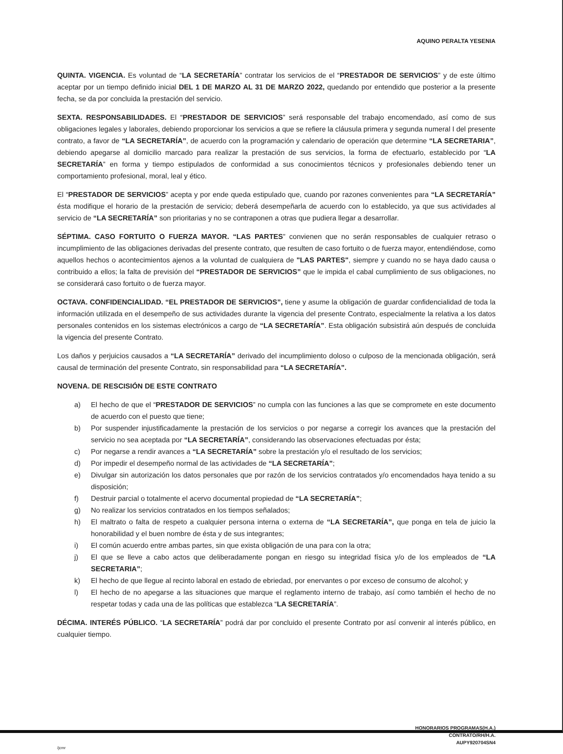AQUINO PERALTA YESENIA
QUINTA. VIGENCIA. Es voluntad de “LA SECRETARÍA” contratar los servicios de el “PRESTADOR DE SERVICIOS” y de este último aceptar por un tiempo definido inicial DEL 1 DE MARZO AL 31 DE MARZO 2022, quedando por entendido que posterior a la presente fecha, se da por concluida la prestación del servicio.
SEXTA. RESPONSABILIDADES. El “PRESTADOR DE SERVICIOS” será responsable del trabajo encomendado, así como de sus obligaciones legales y laborales, debiendo proporcionar los servicios a que se refiere la cláusula primera y segunda numeral I del presente contrato, a favor de “LA SECRETARÍA”, de acuerdo con la programación y calendario de operación que determine “LA SECRETARIA”, debiendo apegarse al domicilio marcado para realizar la prestación de sus servicios, la forma de efectuarlo, establecido por “LA SECRETARÍA” en forma y tiempo estipulados de conformidad a sus conocimientos técnicos y profesionales debiendo tener un comportamiento profesional, moral, leal y ético.
El “PRESTADOR DE SERVICIOS” acepta y por ende queda estipulado que, cuando por razones convenientes para “LA SECRETARÍA” ésta modifique el horario de la prestación de servicio; deberá desempeñarla de acuerdo con lo establecido, ya que sus actividades al servicio de “LA SECRETARÍA” son prioritarias y no se contraponen a otras que pudiera llegar a desarrollar.
SÉPTIMA. CASO FORTUITO O FUERZA MAYOR. “LAS PARTES” convienen que no serán responsables de cualquier retraso o incumplimiento de las obligaciones derivadas del presente contrato, que resulten de caso fortuito o de fuerza mayor, entendiéndose, como aquellos hechos o acontecimientos ajenos a la voluntad de cualquiera de "LAS PARTES", siempre y cuando no se haya dado causa o contribuido a ellos; la falta de previsión del “PRESTADOR DE SERVICIOS” que le impida el cabal cumplimiento de sus obligaciones, no se considerará caso fortuito o de fuerza mayor.
OCTAVA. CONFIDENCIALIDAD. “EL PRESTADOR DE SERVICIOS”, tiene y asume la obligación de guardar confidencialidad de toda la información utilizada en el desempeño de sus actividades durante la vigencia del presente Contrato, especialmente la relativa a los datos personales contenidos en los sistemas electrónicos a cargo de “LA SECRETARÍA”. Esta obligación subsistirá aún después de concluida la vigencia del presente Contrato.
Los daños y perjuicios causados a “LA SECRETARÍA” derivado del incumplimiento doloso o culposo de la mencionada obligación, será causal de terminación del presente Contrato, sin responsabilidad para “LA SECRETARÍA”.
NOVENA. DE RESCISIÓN DE ESTE CONTRATO
a) El hecho de que el “PRESTADOR DE SERVICIOS” no cumpla con las funciones a las que se compromete en este documento de acuerdo con el puesto que tiene;
b) Por suspender injustificadamente la prestación de los servicios o por negarse a corregir los avances que la prestación del servicio no sea aceptada por “LA SECRETARÍA”, considerando las observaciones efectuadas por ésta;
c) Por negarse a rendir avances a “LA SECRETARÍA” sobre la prestación y/o el resultado de los servicios;
d) Por impedir el desempeño normal de las actividades de “LA SECRETARÍA”;
e) Divulgar sin autorización los datos personales que por razón de los servicios contratados y/o encomendados haya tenido a su disposición;
f) Destruir parcial o totalmente el acervo documental propiedad de “LA SECRETARÍA”;
g) No realizar los servicios contratados en los tiempos señalados;
h) El maltrato o falta de respeto a cualquier persona interna o externa de “LA SECRETARÍA”, que ponga en tela de juicio la honorabilidad y el buen nombre de ésta y de sus integrantes;
i) El común acuerdo entre ambas partes, sin que exista obligación de una para con la otra;
j) El que se lleve a cabo actos que deliberadamente pongan en riesgo su integridad física y/o de los empleados de “LA SECRETARIA”;
k) El hecho de que llegue al recinto laboral en estado de ebriedad, por enervantes o por exceso de consumo de alcohol; y
l) El hecho de no apegarse a las situaciones que marque el reglamento interno de trabajo, así como también el hecho de no respetar todas y cada una de las políticas que establezca “LA SECRETARÍA”.
DÉCIMA. INTERÉS PÚBLICO. “LA SECRETARÍA” podrá dar por concluido el presente Contrato por así convenir al interés público, en cualquier tiempo.
HONORARIOS PROGRAMAS(H.A.)
CONTRATO/RH/H.A.
AUPY920704SN4
/jcmr